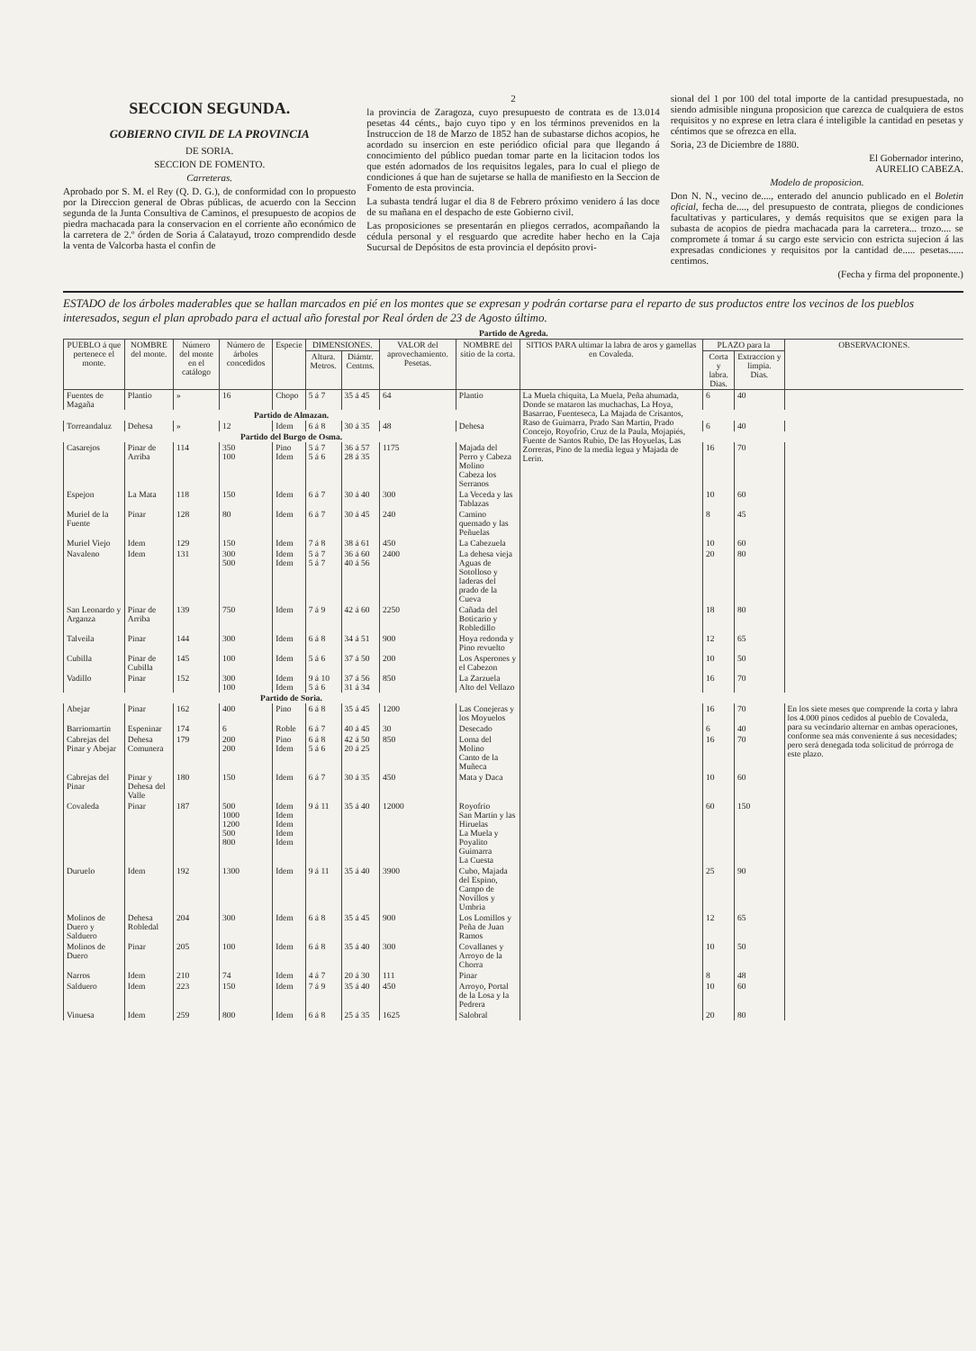SECCION SEGUNDA.
GOBIERNO CIVIL DE LA PROVINCIA
DE SORIA.
SECCION DE FOMENTO.
Carreteras.
Aprobado por S. M. el Rey (Q. D. G.), de conformidad con lo propuesto por la Direccion general de Obras públicas, de acuerdo con la Seccion segunda de la Junta Consultiva de Caminos, el presupuesto de acopios de piedra machacada para la conservacion en el corriente año económico de la carretera de 2.º órden de Soria á Calatayud, trozo comprendido desde la venta de Valcorba hasta el confin de
2
la provincia de Zaragoza, cuyo presupuesto de contrata es de 13.014 pesetas 44 cénts., bajo cuyo tipo y en los términos prevenidos en la Instruccion de 18 de Marzo de 1852 han de subastarse dichos acopios, he acordado su insercion en este periódico oficial para que llegando á conocimiento del público puedan tomar parte en la licitacion todos los que estén adornados de los requisitos legales, para lo cual el pliego de condiciones á que han de sujetarse se halla de manifiesto en la Seccion de Fomento de esta provincia.
La subasta tendrá lugar el dia 8 de Febrero próximo venidero á las doce de su mañana en el despacho de este Gobierno civil.
Las proposiciones se presentarán en pliegos cerrados, acompañando la cédula personal y el resguardo que acredite haber hecho en la Caja Sucursal de Depósitos de esta provincia el depósito provi-
sional del 1 por 100 del total importe de la cantidad presupuestada, no siendo admisible ninguna proposicion que carezca de cualquiera de estos requisitos y no exprese en letra clara é inteligible la cantidad en pesetas y céntimos que se ofrezca en ella.
Soria, 23 de Diciembre de 1880.
El Gobernador interino,
AURELIO CABEZA.
Modelo de proposicion.
Don N. N., vecino de...., enterado del anuncio publicado en el Boletin oficial, fecha de...., del presupuesto de contrata, pliegos de condiciones facultativas y particulares, y demás requisitos que se exigen para la subasta de acopios de piedra machacada para la carretera... trozo.... se compromete á tomar á su cargo este servicio con estricta sujecion á las expresadas condiciones y requisitos por la cantidad de..... pesetas...... centimos.
(Fecha y firma del proponente.)
ESTADO de los árboles maderables que se hallan marcados en pié en los montes que se expresan y podrán cortarse para el reparto de sus productos entre los vecinos de los pueblos interesados, segun el plan aprobado para el actual año forestal por Real órden de 23 de Agosto último.
| Partido de Agreda. | | | | | | | | | | | | |
| PUEBLO á que pertenece el monte. | NOMBRE del monte. | Número del monte en el catálogo | Número de árboles concedidos | Especie | DIMENSIONES. | | VALOR del aprovechamiento. Pesetas. | NOMBRE del sitio de la corta. | SITIOS PARA ultimar la labra de aros y gamellas en Covaleda. | PLAZO para la | | OBSERVACIONES. |
| | | | | | Altura. Metros. | Diámtr. Centms. | | | | Corta y labra. Dias. | Extraccion y limpia. Dias. | |
| Fuentes de Magaña | Plantio | » | 16 | Chopo | 5 á 7 | 35 á 45 | 64 | Plantio | La Muela chiquita, La Muela, Peña ahumada, Donde se mataron las muchachas, La Hoya, Basarrao, Fuentesecа, La Majada de Crisantos, Raso de Guimarra, Prado San Martin, Prado Concejo, Royofrio, Cruz de la Paula, Mojapiés, Fuente de Santos Rubio, De las Hoyuelas, Las Zorreras, Pino de la media legua y Majada de Lerin. | 6 | 40 | |
| Partido de Almazan. | | | | | | | | | | | | |
| Torreandaluz | Dehesa | » | 12 | Idem | 6 á 8 | 30 á 35 | 48 | Dehesa | | 6 | 40 | |
| Partido del Burgo de Osma. | | | | | | | | | | | | |
| Casarejos | Pinar de Arriba | 114 | 350 100 | Pino Idem | 5 á 7 5 á 6 | 36 á 57 28 á 35 | 1175 | Majada del Perro y Cabeza Molino Cabeza los Serranos | | 16 | 70 | |
| Espejon | La Mata | 118 | 150 | Idem | 6 á 7 | 30 á 40 | 300 | La Veceda y las Tablazas | | 10 | 60 | |
| Muriel de la Fuente | Pinar | 128 | 80 | Idem | 6 á 7 | 30 á 45 | 240 | Camino quemado y las Peñuelas | | 8 | 45 | |
| Muriel Viejo | Idem | 129 | 150 | Idem | 7 á 8 | 38 á 61 | 450 | La Cabezuela | | 10 | 60 | |
| Navaleno | Idem | 131 | 300 500 | Idem Idem | 5 á 7 5 á 7 | 36 á 60 40 á 56 | 2400 | La dehesa vieja Aguas de Sotolloso y laderas del prado de la Cueva | | 20 | 80 | |
| San Leonardo y Arganza | Pinar de Arriba | 139 | 750 | Idem | 7 á 9 | 42 á 60 | 2250 | Cañada del Boticario y Robledillo | | 18 | 80 | |
| Talveila | Pinar | 144 | 300 | Idem | 6 á 8 | 34 á 51 | 900 | Hoya redonda y Pino revuelto | | 12 | 65 | |
| Cubilla | Pinar de Cubilla | 145 | 100 | Idem | 5 á 6 | 37 á 50 | 200 | Los Asperones y el Cabezon | | 10 | 50 | |
| Vadillo | Pinar | 152 | 300 100 | Idem Idem | 9 á 10 5 á 6 | 37 á 56 31 á 34 | 850 | La Zarzuela Alto del Vellazo | | 16 | 70 | |
| Partido de Soria. | | | | | | | | | | | | |
| Abejar | Pinar | 162 | 400 | Pino | 6 á 8 | 35 á 45 | 1200 | Las Conejeras y los Moyuelos | | 16 | 70 | En los siete meses que comprende la corta y labra los 4.000 pinos cedidos al pueblo de Covaleda, para su vecindario alternar en ambas operaciones, conforme sea más conveniente á sus necesidades; pero será denegada toda solicitud de prórroga de este plazo. |
| Barriomartin | Espeninar | 174 | 6 | Roble | 6 á 7 | 40 á 45 | 30 | Desecado | | 6 | 40 | |
| Cabrejas del Pinar y Abejar | Dehesa Comunera | 179 | 200 200 | Pino Idem | 6 á 8 5 á 6 | 42 á 50 20 á 25 | 850 | Loma del Molino Canto de la Muñeca | | 16 | 70 | |
| Cabrejas del Pinar | Pinar y Dehesa del Valle | 180 | 150 | Idem | 6 á 7 | 30 á 35 | 450 | Mata y Daca | | 10 | 60 | |
| Covaleda | Pinar | 187 | 500 1000 1200 500 800 | Idem Idem Idem Idem Idem | 9 á 11 | 35 á 40 | 12000 | Royofrio San Martin y las Hiruelas La Muela y Poyalito Guimarra La Cuesta | | 60 | 150 | |
| Duruelo | Idem | 192 | 1300 | Idem | 9 á 11 | 35 á 40 | 3900 | Cubo, Majada del Espino, Campo de Novillos y Umbria | | 25 | 90 | |
| Molinos de Duero y Salduero | Dehesa Robledal | 204 | 300 | Idem | 6 á 8 | 35 á 45 | 900 | Los Lomillos y Peña de Juan Ramos | | 12 | 65 | |
| Molinos de Duero | Pinar | 205 | 100 | Idem | 6 á 8 | 35 á 40 | 300 | Covallanes y Arroyo de la Chorra | | 10 | 50 | |
| Narros | Idem | 210 | 74 | Idem | 4 á 7 | 20 á 30 | 111 | Pinar | | 8 | 48 | |
| Salduero | Idem | 223 | 150 | Idem | 7 á 9 | 35 á 40 | 450 | Arroyo, Portal de la Losa y la Pedrera | | 10 | 60 | |
| Vinuesa | Idem | 259 | 800 | Idem | 6 á 8 | 25 á 35 | 1625 | Salobral | | 20 | 80 | |